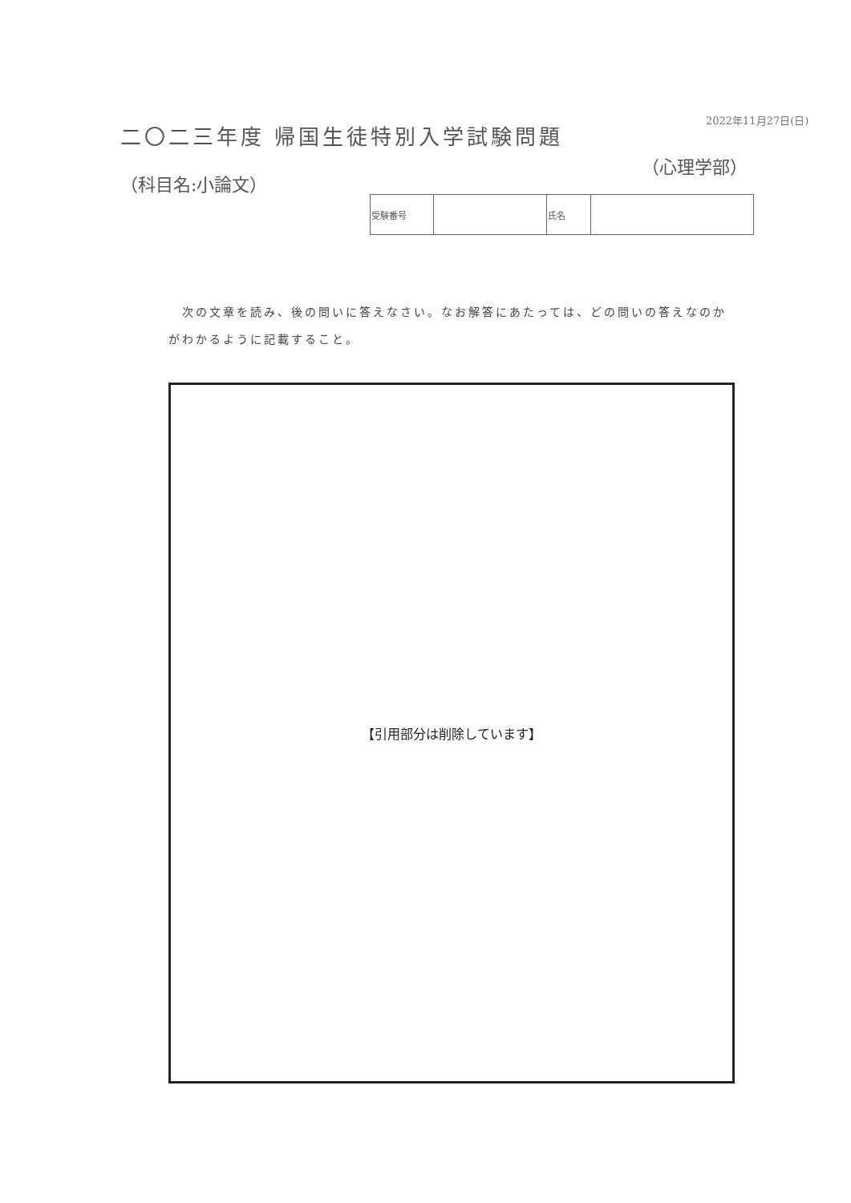2022年11月27日(日)
二〇二三年度 帰国生徒特別入学試験問題
（科目名:小論文）
（心理学部）
| 受験番号 | | 氏名 | |
　次の文章を読み、後の問いに答えなさい。なお解答にあたっては、どの問いの答えなのかがわかるように記載すること。
【引用部分は削除しています】